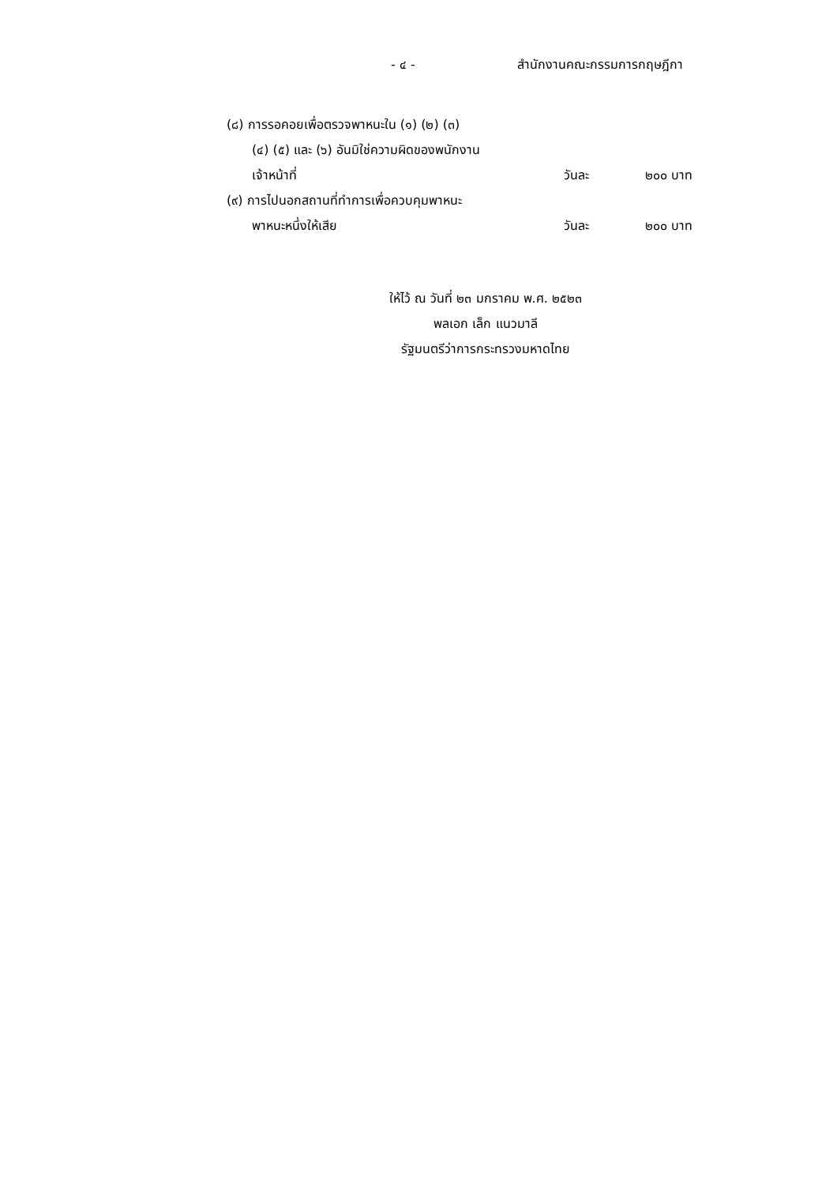- ๔ - สำนักงานคณะกรรมการกฤษฎีกา
(๘) การรอคอยเพื่อตรวจพาหนะใน (๑) (๒) (๓)
(๔) (๕) และ (๖) อันมิใช่ความผิดของพนักงาน
เจ้าหน้าที่ วันละ ๒๐๐ บาท
(๙) การไปนอกสถานที่ทำการเพื่อควบคุมพาหนะ
พาหนะหนึ่งให้เสีย วันละ ๒๐๐ บาท
ให้ไว้ ณ วันที่ ๒๓ มกราคม พ.ศ. ๒๕๒๓
พลเอก เล็ก แนวมาลี
รัฐมนตรีว่าการกระทรวงมหาดไทย